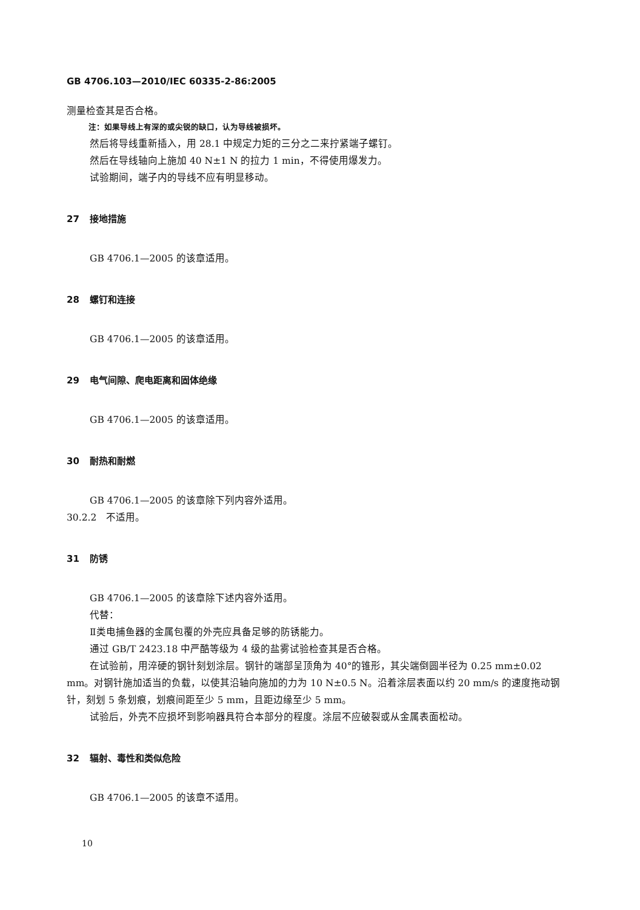GB 4706.103—2010/IEC 60335-2-86:2005
测量检查其是否合格。
注：如果导线上有深的或尖锐的缺口，认为导线被损坏。
然后将导线重新插入，用 28.1 中规定力矩的三分之二来拧紧端子螺钉。
然后在导线轴向上施加 40 N±1 N 的拉力 1 min，不得使用爆发力。
试验期间，端子内的导线不应有明显移动。
27 接地措施
GB 4706.1—2005 的该章适用。
28 螺钉和连接
GB 4706.1—2005 的该章适用。
29 电气间隙、爬电距离和固体绝缘
GB 4706.1—2005 的该章适用。
30 耐热和耐燃
GB 4706.1—2005 的该章除下列内容外适用。
30.2.2　不适用。
31 防锈
GB 4706.1—2005 的该章除下述内容外适用。
代替：
Ⅱ类电捕鱼器的金属包覆的外壳应具备足够的防锈能力。
通过 GB/T 2423.18 中严酷等级为 4 级的盐雾试验检查其是否合格。
在试验前，用淬硬的钢针刻划涂层。钢针的端部呈顶角为 40°的锥形，其尖端倒圆半径为 0.25 mm±0.02 mm。对钢针施加适当的负载，以使其沿轴向施加的力为 10 N±0.5 N。沿着涂层表面以约 20 mm/s 的速度拖动钢针，刻划 5 条划痕，划痕间距至少 5 mm，且距边缘至少 5 mm。
试验后，外壳不应损坏到影响器具符合本部分的程度。涂层不应破裂或从金属表面松动。
32 辐射、毒性和类似危险
GB 4706.1—2005 的该章不适用。
10